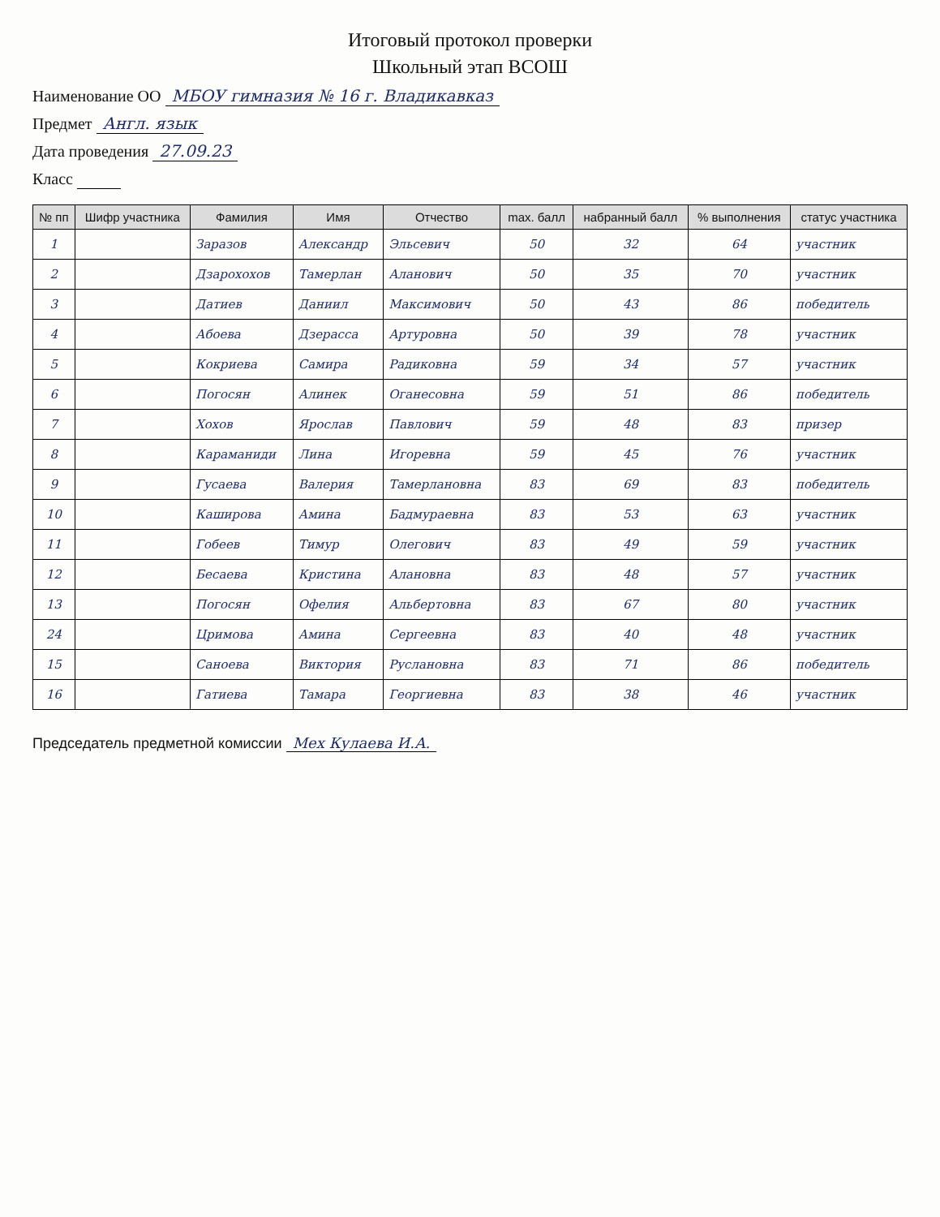Итоговый протокол проверки
Школьный этап ВСОШ
Наименование ОО МБОУ гимназия № 16 г. Владикавказ
Предмет Англ. язык
Дата проведения 27.09.23
Класс
| № пп | Шифр участника | Фамилия | Имя | Отчество | max. балл | набранный балл | % выполнения | статус участника |
| --- | --- | --- | --- | --- | --- | --- | --- | --- |
| 1 | | Заразов | Александр | Эльсевич | 50 | 32 | 64 | участник |
| 2 | | Дзарохохов | Тамерлан | Аланович | 50 | 35 | 70 | участник |
| 3 | | Датиев | Даниил | Максимович | 50 | 43 | 86 | победитель |
| 4 | | Абоева | Дзерасса | Артуровна | 50 | 39 | 78 | участник |
| 5 | | Кокриева | Самира | Радиковна | 59 | 34 | 57 | участник |
| 6 | | Погосян | Алинек | Оганесовна | 59 | 51 | 86 | победитель |
| 7 | | Хохов | Ярослав | Павлович | 59 | 48 | 83 | призер |
| 8 | | Караманиди | Лина | Игоревна | 59 | 45 | 76 | участник |
| 9 | | Гусаева | Валерия | Тамерлановна | 83 | 69 | 83 | победитель |
| 10 | | Каширова | Амина | Бадмураевна | 83 | 53 | 63 | участник |
| 11 | | Гобеев | Тимур | Олегович | 83 | 49 | 59 | участник |
| 12 | | Бесаева | Кристина | Алановна | 83 | 48 | 57 | участник |
| 13 | | Погосян | Офелия | Альбертовна | 83 | 67 | 80 | участник |
| 24 | | Цримова | Амина | Сергеевна | 83 | 40 | 48 | участник |
| 15 | | Саноева | Виктория | Руслановна | 83 | 71 | 86 | победитель |
| 16 | | Гатиева | Тамара | Георгиевна | 83 | 38 | 46 | участник |
Председатель предметной комиссии Мех Кулаева И.А.